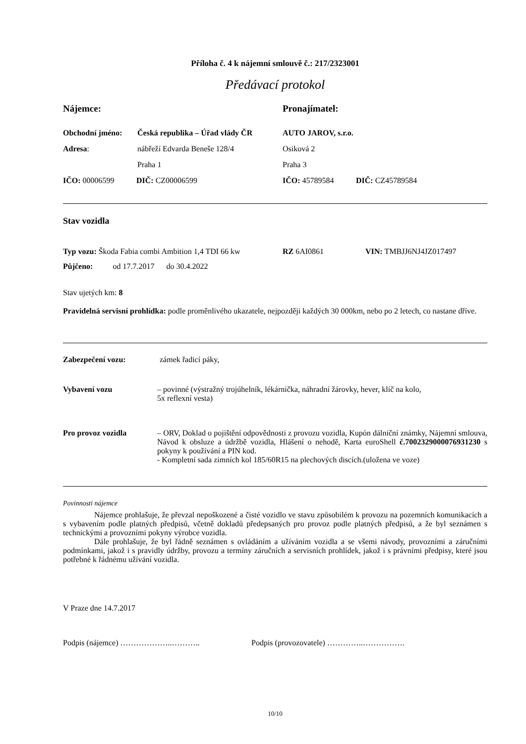Příloha č. 4 k nájemní smlouvě č.: 217/2323001
Předávací protokol
Nájemce: Pronajímatel:
Obchodní jméno: Česká republika – Úřad vlády ČR
AUTO JAROV, s.r.o.
Adresa: nábřeží Edvarda Beneše 128/4 Osiková 2
Praha 1 Praha 3
IČO: 00006599 DIČ: CZ00006599 IČO: 45789584 DIČ: CZ45789584
Stav vozidla
Typ vozu: Škoda Fabia combi Ambition 1,4 TDI 66 kw
RZ 6AI0861 VIN: TMBJJ6NJ4JZ017497
Půjčeno: od 17.7.2017 do 30.4.2022
Stav ujetých km: 8
Pravidelná servisní prohlídka: podle proměnlivého ukazatele, nejpozději každých 30 000km, nebo po 2 letech, co nastane dříve.
Zabezpečení vozu: zámek řadicí páky,
Vybavení vozu – povinné (výstražný trojúhelník, lékárnička, náhradní žárovky, hever, klíč na kolo,
5x reflexní vesta)
Pro provoz vozidla – ORV, Doklad o pojištění odpovědnosti z provozu vozidla, Kupón dálniční známky, Nájemní smlouva, Návod k obsluze a údržbě vozidla, Hlášení o nehodě, Karta euroShell č.7002329000076931230 s pokyny k používání a PIN kod.
- Kompletní sada zimních kol 185/60R15 na plechových discích.(uložena ve voze)
Povinnosti nájemce
Nájemce prohlašuje, že převzal nepoškozené a čisté vozidlo ve stavu způsobilém k provozu na pozemních komunikacích a s vybavením podle platných předpisů, včetně dokladů předepsaných pro provoz podle platných předpisů, a že byl seznámen s technickými a provozními pokyny výrobce vozidla.
Dále prohlašuje, že byl řádně seznámen s ovládáním a užíváním vozidla a se všemi návody, provozními a záručními podmínkami, jakož i s pravidly údržby, provozu a termíny záručních a servisních prohlídek, jakož i s právními předpisy, které jsou potřebné k řádnému užívání vozidla.
V Praze dne 14.7.2017
Podpis (nájemce) ………………..……….. Podpis (provozovatele) …………..…………….
10/10